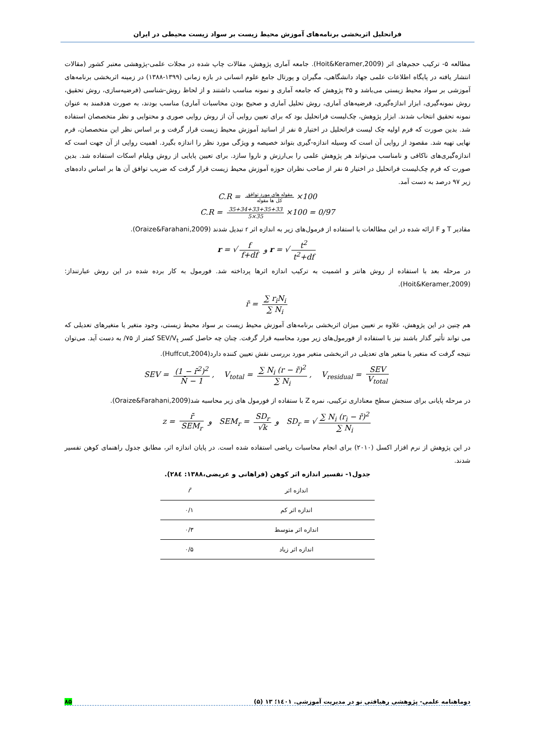فراتحلیل اثربخشی برنامه‌های آموزش محیط زیست بر سواد زیست محیطی در ایران
مطالعه ۵- ترکیب حجم‌های اثر (Hoit&Keramer,2009). جامعه آماری پژوهش، مقالات چاپ شده در مجلات علمی-پژوهشی معتبر کشور (مقالات انتشار یافته در پایگاه اطلاعات علمی جهاد دانشگاهی، مگیران و پورتال جامع علوم انسانی در بازه زمانی (۱۳۹۹-۱۳۸۸) در زمینه اثربخشی برنامه‌های آموزشی بر سواد محیط زیستی می‌باشد و ۳۵ پژوهش که جامعه آماری و نمونه مناسب داشتند و از لحاظ روش-شناسی (فرضیه‌سازی، روش تحقیق، روش نمونه‌گیری، ابزار اندازه‌گیری، فرضیه‌های آماری، روش تحلیل آماری و صحیح بودن محاسبات آماری) مناسب بودند، به صورت هدفمند به عنوان نمونه تحقیق انتخاب شدند. ابزار پژوهش، چک‌لیست فراتحلیل بود که برای تعیین روایی آن از روش روایی صوری و محتوایی و نظر متخصصان استفاده شد. بدین صورت که فرم اولیه چک لیست فراتحلیل در اختیار ۵ نفر از اساتید آموزش محیط زیست قرار گرفت و بر اساس نظر این متخصصان، فرم نهایی تهیه شد. مقصود از روایی آن است که وسیله اندازه-گیری بتواند خصیصه و ویژگی مورد نظر را اندازه بگیرد. اهمیت روایی از آن جهت است که اندازه‌گیری‌های ناکافی و نامناسب می‌تواند هر پژوهش علمی را بی‌ارزش و ناروا سازد. برای تعیین پایایی از روش ویلیام اسکات استفاده شد. بدین صورت که فرم چک‌لیست فراتحلیل در اختیار ۵ نفر از صاحب نظران حوزه آموزش محیط زیست قرار گرفت که ضریب توافق آن ها بر اساس داده‌های زیر ۹۷ درصد به دست آمد.
C.R = مقوله های مورد توافق کل ها مقوله ×100
C.R = 35+34+33+35+33 5×35 ×100 = 0/97
مقادیر T و F ارائه شده در این مطالعات با استفاده از فرمول‌های زیر به اندازه اثر r تبدیل شدند (Oraize&Farahani,2009).
r = √ f f+df و r = √ t<sup>2</sup> t<sup>2</sup>+df
در مرحله بعد با استفاده از روش هانتر و اشمیت به ترکیب اندازه اثرها پرداخته شد. فورمول به کار برده شده در این روش عبارتنداز:(Hoit&Keramer,2009).
r̄ = ∑ r<sub>i</sub>N<sub>i</sub> ∑ N<sub>i</sub>
هم چنین در این پژوهش، علاوه بر تعیین میزان اثربخشی برنامه‌های آموزش محیط زیست بر سواد محیط زیستی، وجود متغیر یا متغیرهای تعدیلی که می تواند تأثیر گذار باشند نیز با استفاده از فورمول‌های زیر مورد محاسبه قرار گرفت. چنان چه حاصل کسر SEV/V<sub>t</sub> کمتر از ۷۵/ به دست آید. می‌توان نتیجه گرفت که متغیر یا متغیر های تعدیلی در اثربخشی متغیر مورد بررسی نقش تعیین کننده دارد(Huffcut,2004).
SEV = (1 − r̄<sup>2</sup>)<sup>2</sup> N̄ − 1, V<sub>total</sub> = ∑ N<sub>i</sub> (r − r̄)<sup>2</sup> ∑ N<sub>i</sub>, V<sub>residual</sub> = SEV V<sub>total</sub>
در مرحله پایانی برای سنجش سطح معناداری ترکیبی، نمره Z با ستفاده از فورمول های زیر محاسبه شد(Oraize&Farahani,2009).
z = r̄ SEM<sub>r</sub> و SEM<sub>r</sub> = SD<sub>r</sub> √k و SD<sub>r</sub> = √ ∑ N<sub>i</sub> (r<sub>i</sub> − r̄)<sup>2</sup> ∑ N<sub>i</sub>
در این پژوهش از نرم افزار اکسل (۲۰۱۰) برای انجام محاسبات ریاضی استفاده شده است. در پایان اندازه اثر، مطابق جدول راهنمای کوهن تفسیر شدند.
جدول۱- تفسیر اندازه اثر کوهن (فراهانی و عریضی،۱۳۸۸: ۲۸٤).
| اندازه اثر | r̄ |
| --- | --- |
| اندازه اثر کم | ۰/۱ |
| اندازه اثر متوسط | ۰/۳ |
| اندازه اثر زیاد | ۰/۵ |
دوماهنامه علمی- پژوهشی رهیافتی نو در مدیریت آموزشی. ۱٤۰۱؛ ۱۳ (۵) ۸۵